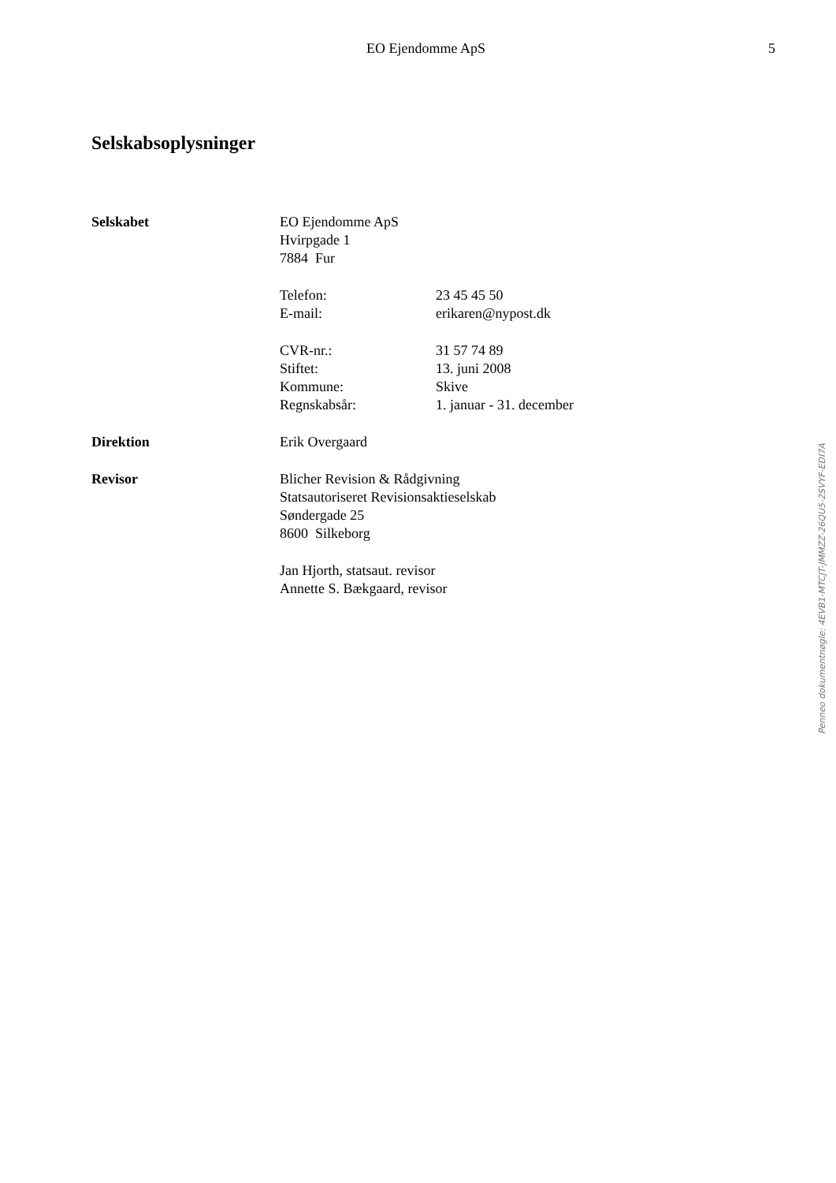EO Ejendomme ApS 5
Selskabsoplysninger
Selskabet EO Ejendomme ApS
Hvirpgade 1
7884 Fur
Telefon: 23 45 45 50
E-mail: erikaren@nypost.dk
CVR-nr.: 31 57 74 89
Stiftet: 13. juni 2008
Kommune: Skive
Regnskabsår: 1. januar - 31. december
Direktion Erik Overgaard
Revisor Blicher Revision & Rådgivning
Statsautoriseret Revisionsaktieselskab
Søndergade 25
8600 Silkeborg
Jan Hjorth, statsaut. revisor
Annette S. Bækgaard, revisor
Penneo dokumentnøgle: 4EVB1-MTCJT-JMMZZ-26QU5-2SVYF-EDI7A